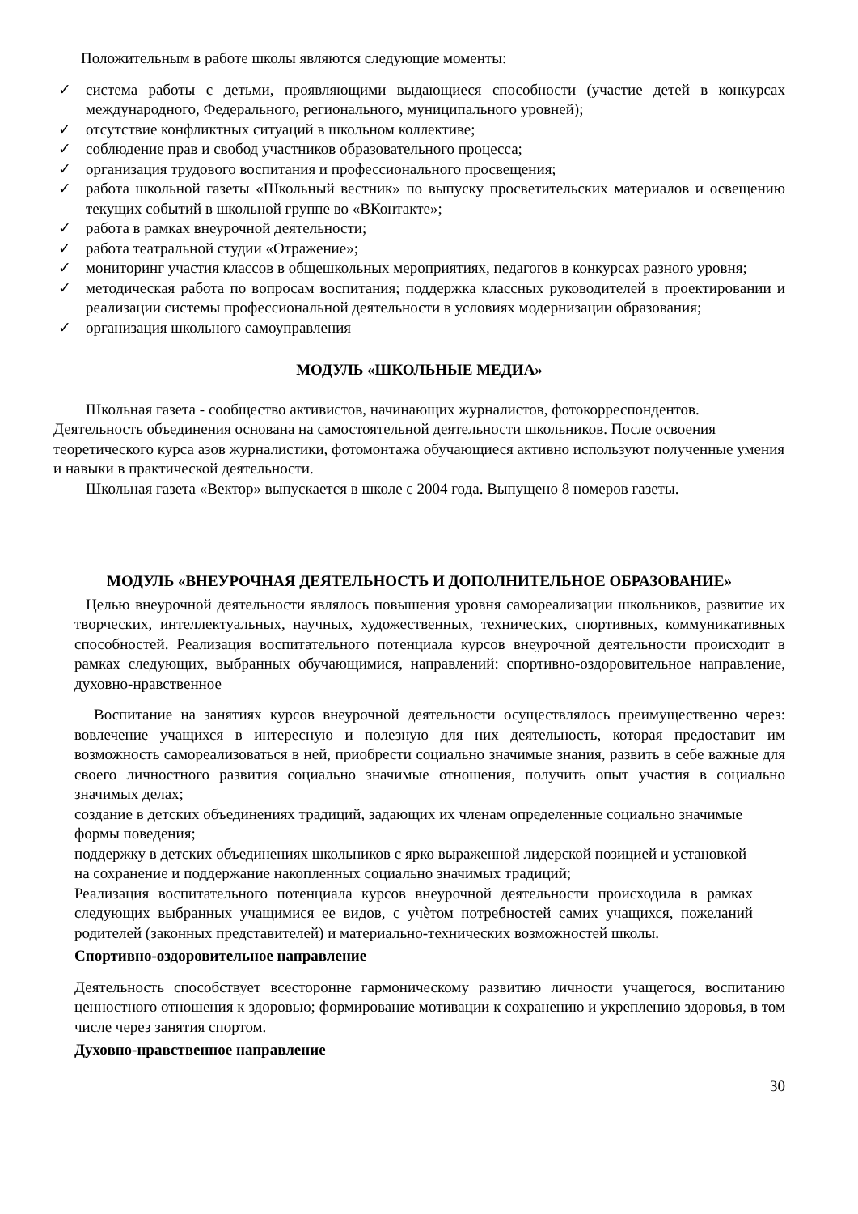Положительным в работе школы являются следующие моменты:
✓ система работы с детьми, проявляющими выдающиеся способности (участие детей в конкурсах международного, Федерального, регионального, муниципального уровней);
✓ отсутствие конфликтных ситуаций в школьном коллективе;
✓ соблюдение прав и свобод участников образовательного процесса;
✓ организация трудового воспитания и профессионального просвещения;
✓ работа школьной газеты «Школьный вестник» по выпуску просветительских материалов и освещению текущих событий в школьной группе во «ВКонтакте»;
✓ работа в рамках внеурочной деятельности;
✓ работа театральной студии «Отражение»;
✓ мониторинг участия классов в общешкольных мероприятиях, педагогов в конкурсах разного уровня;
✓ методическая работа по вопросам воспитания; поддержка классных руководителей в проектировании и реализации системы профессиональной деятельности в условиях модернизации образования;
✓ организация школьного самоуправления
МОДУЛЬ «ШКОЛЬНЫЕ МЕДИА»
Школьная газета - сообщество активистов, начинающих журналистов, фотокорреспондентов. Деятельность объединения основана на самостоятельной деятельности школьников. После освоения теоретического курса азов журналистики, фотомонтажа обучающиеся активно используют полученные умения и навыки в практической деятельности.
Школьная газета «Вектор» выпускается в школе с 2004 года. Выпущено 8 номеров газеты.
МОДУЛЬ «ВНЕУРОЧНАЯ ДЕЯТЕЛЬНОСТЬ И ДОПОЛНИТЕЛЬНОЕ ОБРАЗОВАНИЕ»
Целью внеурочной деятельности являлось повышения уровня самореализации школьников, развитие их творческих, интеллектуальных, научных, художественных, технических, спортивных, коммуникативных способностей. Реализация воспитательного потенциала курсов внеурочной деятельности происходит в рамках следующих, выбранных обучающимися, направлений: спортивно-оздоровительное направление, духовно-нравственное
Воспитание на занятиях курсов внеурочной деятельности осуществлялось преимущественно через: вовлечение учащихся в интересную и полезную для них деятельность, которая предоставит им возможность самореализоваться в ней, приобрести социально значимые знания, развить в себе важные для своего личностного развития социально значимые отношения, получить опыт участия в социально значимых делах;
создание в детских объединениях традиций, задающих их членам определенные социально значимые формы поведения;
поддержку в детских объединениях школьников с ярко выраженной лидерской позицией и установкой
на сохранение и поддержание накопленных социально значимых традиций;
Реализация воспитательного потенциала курсов внеурочной деятельности происходила в рамках следующих выбранных учащимися ее видов, с учѐтом потребностей самих учащихся, пожеланий родителей (законных представителей) и материально-технических возможностей школы.
Спортивно-оздоровительное направление
Деятельность способствует всесторонне гармоническому развитию личности учащегося, воспитанию ценностного отношения к здоровью; формирование мотивации к сохранению и укреплению здоровья, в том числе через занятия спортом.
Духовно-нравственное направление
30